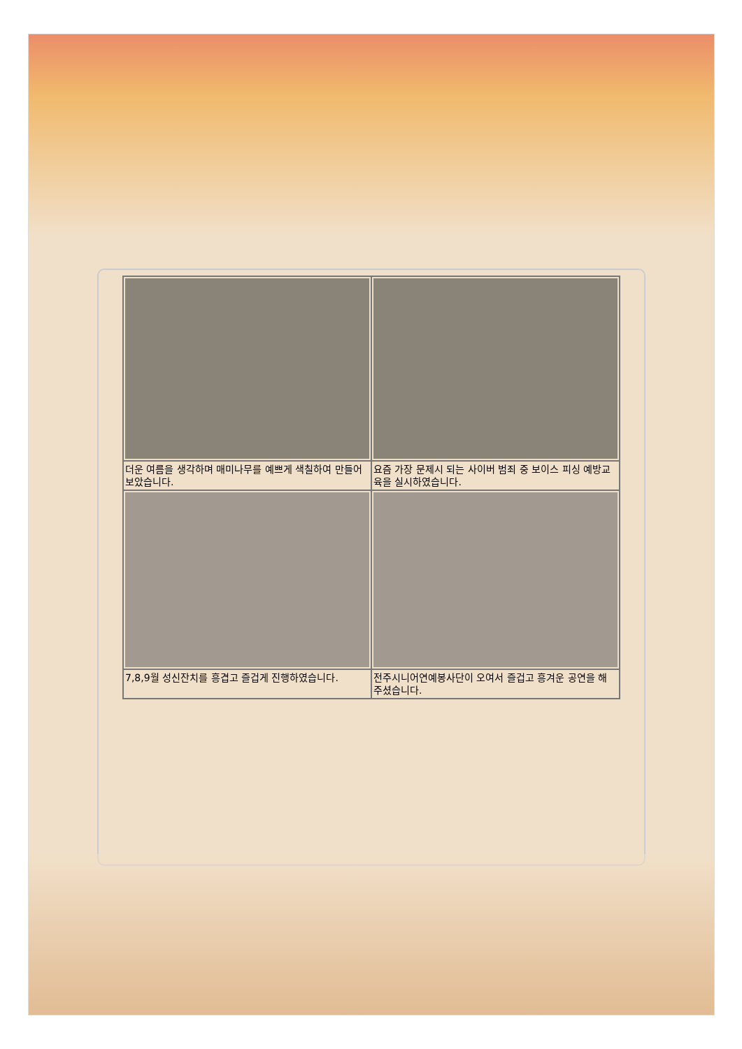| 더운 여름을 생각하며 매미나무를 예쁘게 색칠하여 만들어보았습니다. | 요즘 가장 문제시 되는 사이버 범죄 중 보이스 피싱 예방교육을 실시하였습니다. |
| 7,8,9월 성신잔치를 흥겹고 즐겁게 진행하였습니다. | 전주시니어연예봉사단이 오여서 즐겁고 흥겨운 공연을 해 주셨습니다. |